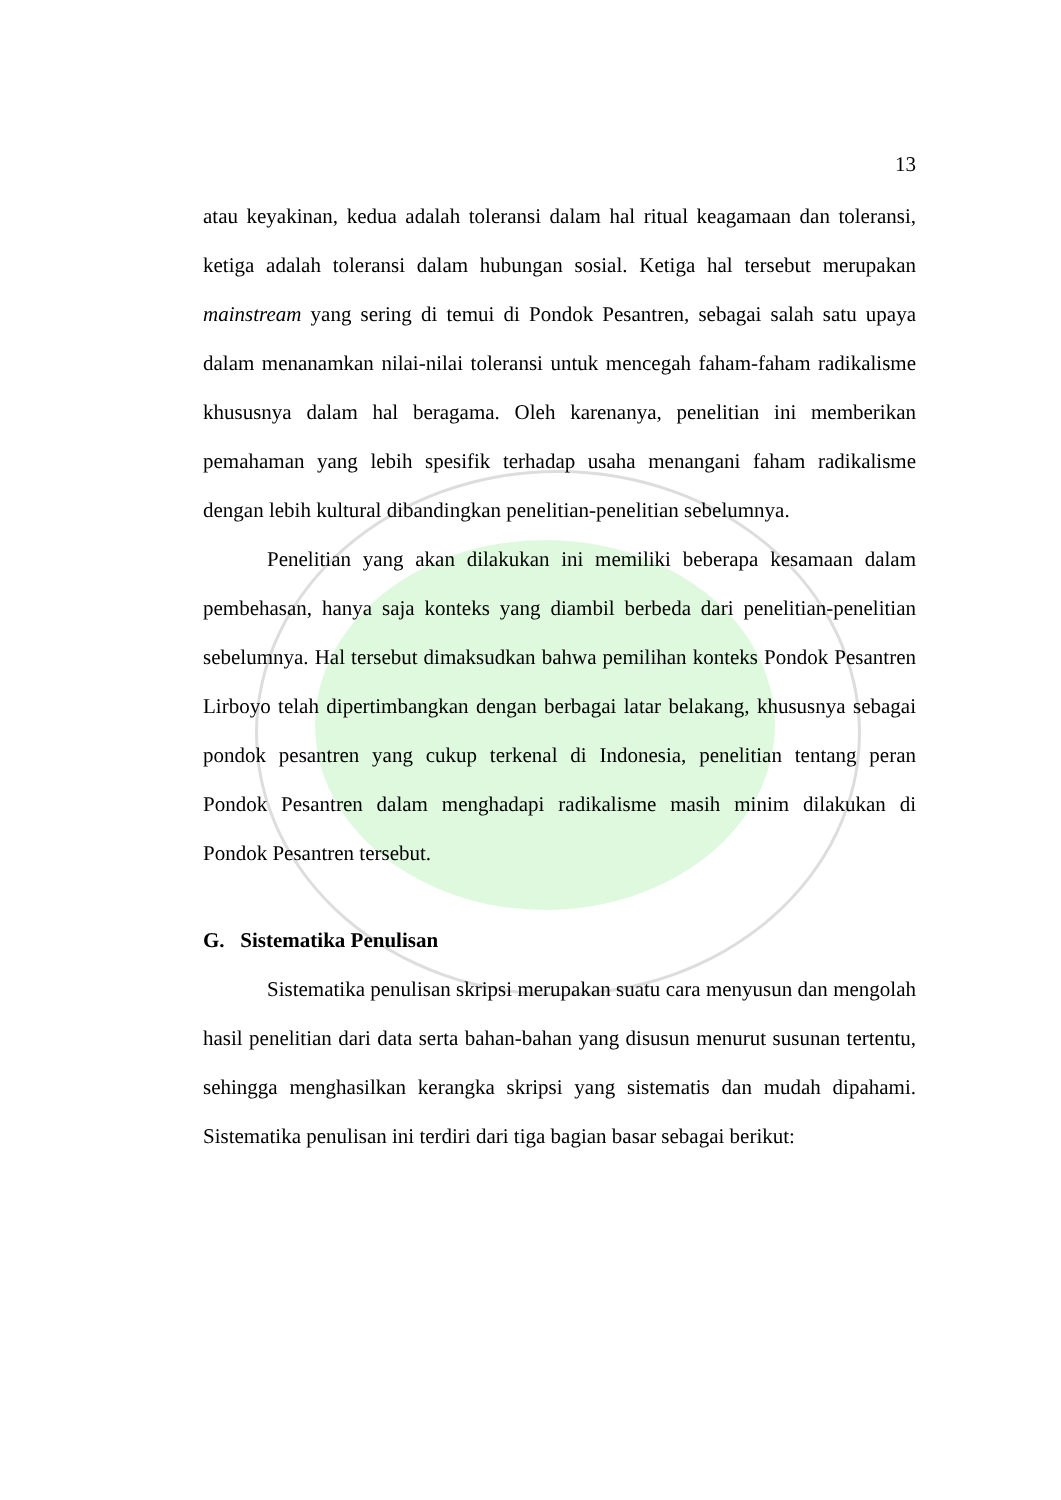13
atau keyakinan, kedua adalah toleransi dalam hal ritual keagamaan dan toleransi, ketiga adalah toleransi dalam hubungan sosial. Ketiga hal tersebut merupakan mainstream yang sering di temui di Pondok Pesantren, sebagai salah satu upaya dalam menanamkan nilai-nilai toleransi untuk mencegah faham-faham radikalisme khususnya dalam hal beragama. Oleh karenanya, penelitian ini memberikan pemahaman yang lebih spesifik terhadap usaha menangani faham radikalisme dengan lebih kultural dibandingkan penelitian-penelitian sebelumnya.
Penelitian yang akan dilakukan ini memiliki beberapa kesamaan dalam pembehasan, hanya saja konteks yang diambil berbeda dari penelitian-penelitian sebelumnya. Hal tersebut dimaksudkan bahwa pemilihan konteks Pondok Pesantren Lirboyo telah dipertimbangkan dengan berbagai latar belakang, khususnya sebagai pondok pesantren yang cukup terkenal di Indonesia, penelitian tentang peran Pondok Pesantren dalam menghadapi radikalisme masih minim dilakukan di Pondok Pesantren tersebut.
G. Sistematika Penulisan
Sistematika penulisan skripsi merupakan suatu cara menyusun dan mengolah hasil penelitian dari data serta bahan-bahan yang disusun menurut susunan tertentu, sehingga menghasilkan kerangka skripsi yang sistematis dan mudah dipahami. Sistematika penulisan ini terdiri dari tiga bagian basar sebagai berikut: